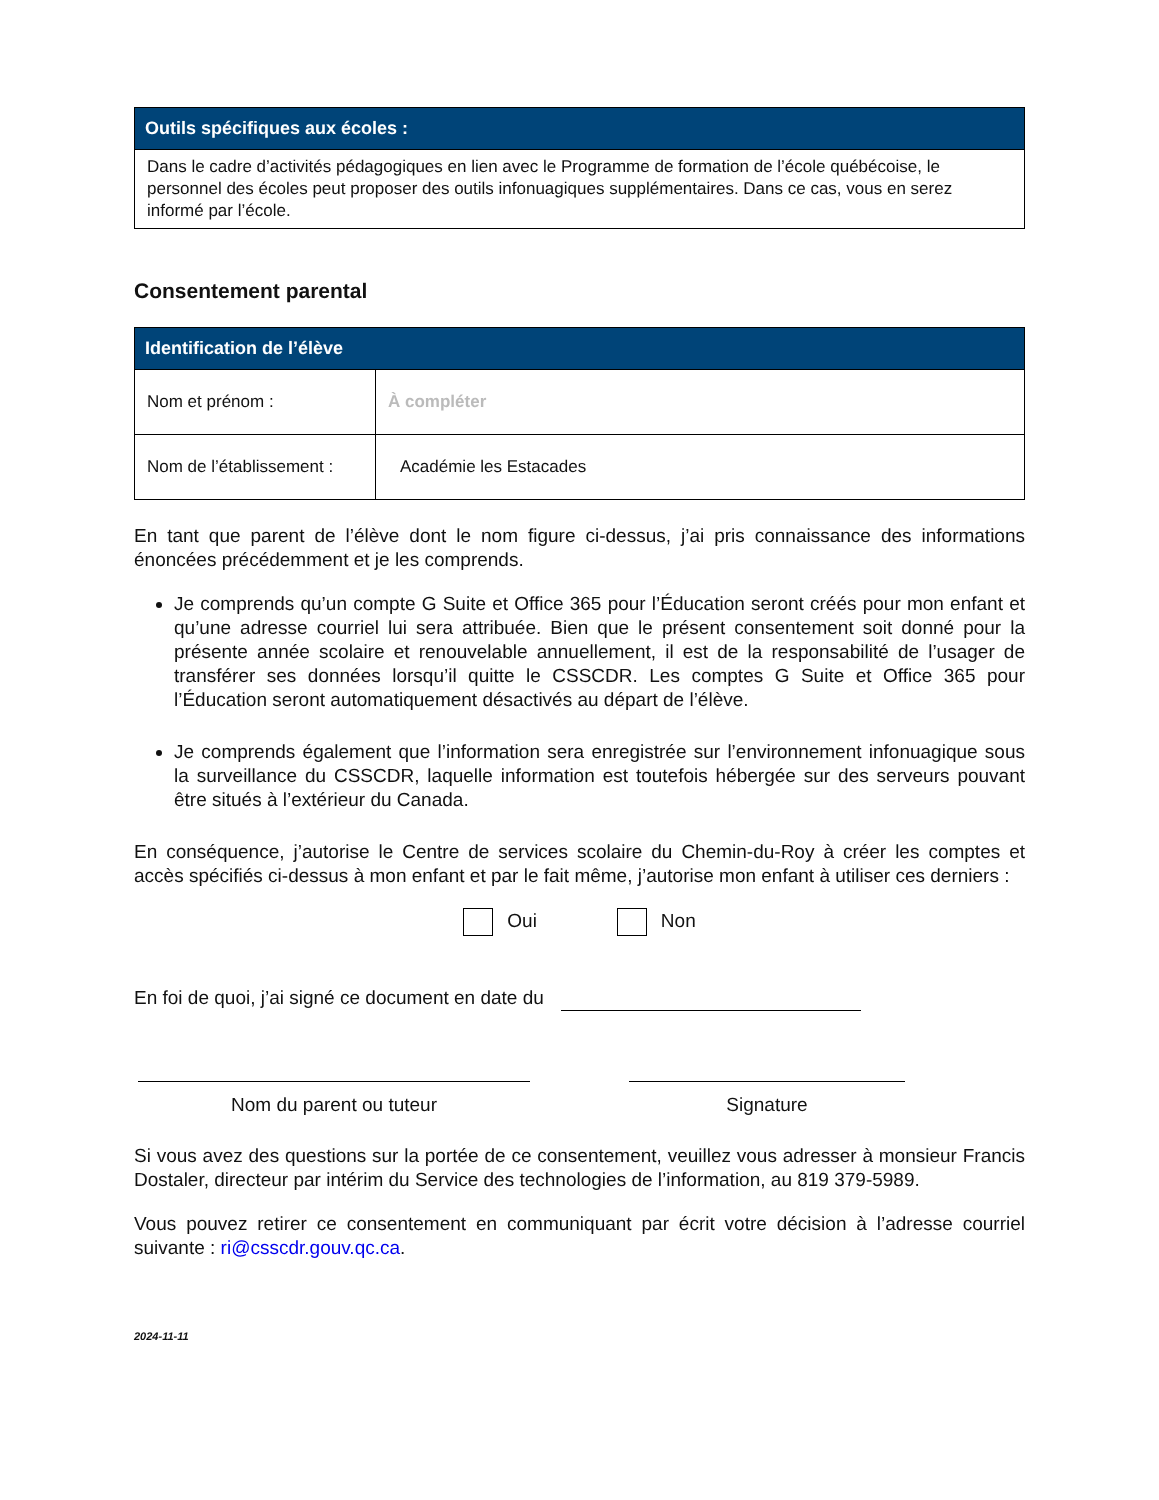| Outils spécifiques aux écoles : |
| --- |
| Dans le cadre d’activités pédagogiques en lien avec le Programme de formation de l’école québécoise, le personnel des écoles peut proposer des outils infonuagiques supplémentaires. Dans ce cas, vous en serez informé par l’école. |
Consentement parental
| Identification de l’élève | |
| --- | --- |
| Nom et prénom : | À compléter |
| Nom de l’établissement : | Académie les Estacades |
En tant que parent de l’élève dont le nom figure ci-dessus, j’ai pris connaissance des informations énoncées précédemment et je les comprends.
Je comprends qu’un compte G Suite et Office 365 pour l’Éducation seront créés pour mon enfant et qu’une adresse courriel lui sera attribuée. Bien que le présent consentement soit donné pour la présente année scolaire et renouvelable annuellement, il est de la responsabilité de l’usager de transférer ses données lorsqu’il quitte le CSSCDR. Les comptes G Suite et Office 365 pour l’Éducation seront automatiquement désactivés au départ de l’élève.
Je comprends également que l’information sera enregistrée sur l’environnement infonuagique sous la surveillance du CSSCDR, laquelle information est toutefois hébergée sur des serveurs pouvant être situés à l’extérieur du Canada.
En conséquence, j’autorise le Centre de services scolaire du Chemin-du-Roy à créer les comptes et accès spécifiés ci-dessus à mon enfant et par le fait même, j’autorise mon enfant à utiliser ces derniers :
Oui Non
En foi de quoi, j’ai signé ce document en date du
Nom du parent ou tuteur Signature
Si vous avez des questions sur la portée de ce consentement, veuillez vous adresser à monsieur Francis Dostaler, directeur par intérim du Service des technologies de l’information, au 819 379-5989.
Vous pouvez retirer ce consentement en communiquant par écrit votre décision à l’adresse courriel suivante : ri@csscdr.gouv.qc.ca.
2024-11-11